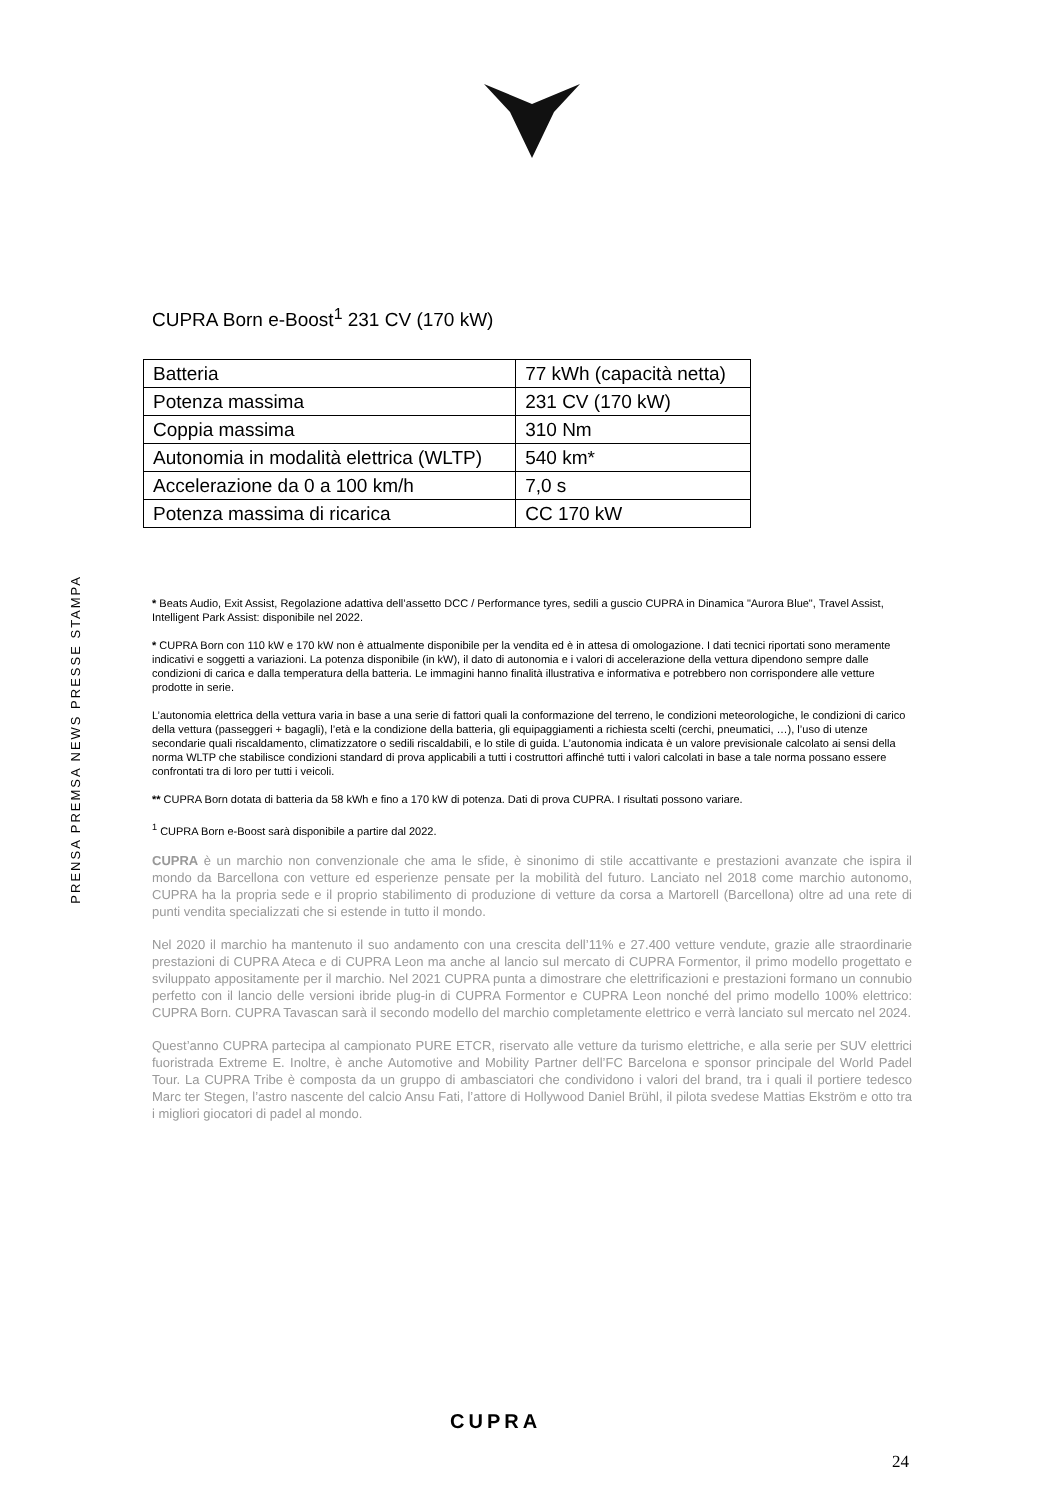PRENSA PREMSA NEWS PRESSE STAMPA
CUPRA Born e-Boost<sup>1</sup> 231 CV (170 kW)
| Batteria | 77 kWh (capacità netta) |
| Potenza massima | 231 CV (170 kW) |
| Coppia massima | 310 Nm |
| Autonomia in modalità elettrica (WLTP) | 540 km* |
| Accelerazione da 0 a 100 km/h | 7,0 s |
| Potenza massima di ricarica | CC 170 kW |
* Beats Audio, Exit Assist, Regolazione adattiva dell’assetto DCC / Performance tyres, sedili a guscio CUPRA in Dinamica "Aurora Blue", Travel Assist, Intelligent Park Assist: disponibile nel 2022.
* CUPRA Born con 110 kW e 170 kW non è attualmente disponibile per la vendita ed è in attesa di omologazione. I dati tecnici riportati sono meramente indicativi e soggetti a variazioni. La potenza disponibile (in kW), il dato di autonomia e i valori di accelerazione della vettura dipendono sempre dalle condizioni di carica e dalla temperatura della batteria. Le immagini hanno finalità illustrativa e informativa e potrebbero non corrispondere alle vetture prodotte in serie.
L’autonomia elettrica della vettura varia in base a una serie di fattori quali la conformazione del terreno, le condizioni meteorologiche, le condizioni di carico della vettura (passeggeri + bagagli), l’età e la condizione della batteria, gli equipaggiamenti a richiesta scelti (cerchi, pneumatici, …), l’uso di utenze secondarie quali riscaldamento, climatizzatore o sedili riscaldabili, e lo stile di guida. L’autonomia indicata è un valore previsionale calcolato ai sensi della norma WLTP che stabilisce condizioni standard di prova applicabili a tutti i costruttori affinché tutti i valori calcolati in base a tale norma possano essere confrontati tra di loro per tutti i veicoli.
** CUPRA Born dotata di batteria da 58 kWh e fino a 170 kW di potenza. Dati di prova CUPRA. I risultati possono variare.
<sup>1</sup> CUPRA Born e-Boost sarà disponibile a partire dal 2022.
CUPRA è un marchio non convenzionale che ama le sfide, è sinonimo di stile accattivante e prestazioni avanzate che ispira il mondo da Barcellona con vetture ed esperienze pensate per la mobilità del futuro. Lanciato nel 2018 come marchio autonomo, CUPRA ha la propria sede e il proprio stabilimento di produzione di vetture da corsa a Martorell (Barcellona) oltre ad una rete di punti vendita specializzati che si estende in tutto il mondo.
Nel 2020 il marchio ha mantenuto il suo andamento con una crescita dell’11% e 27.400 vetture vendute, grazie alle straordinarie prestazioni di CUPRA Ateca e di CUPRA Leon ma anche al lancio sul mercato di CUPRA Formentor, il primo modello progettato e sviluppato appositamente per il marchio. Nel 2021 CUPRA punta a dimostrare che elettrificazioni e prestazioni formano un connubio perfetto con il lancio delle versioni ibride plug-in di CUPRA Formentor e CUPRA Leon nonché del primo modello 100% elettrico: CUPRA Born. CUPRA Tavascan sarà il secondo modello del marchio completamente elettrico e verrà lanciato sul mercato nel 2024.
Quest’anno CUPRA partecipa al campionato PURE ETCR, riservato alle vetture da turismo elettriche, e alla serie per SUV elettrici fuoristrada Extreme E. Inoltre, è anche Automotive and Mobility Partner dell’FC Barcelona e sponsor principale del World Padel Tour. La CUPRA Tribe è composta da un gruppo di ambasciatori che condividono i valori del brand, tra i quali il portiere tedesco Marc ter Stegen, l’astro nascente del calcio Ansu Fati, l’attore di Hollywood Daniel Brühl, il pilota svedese Mattias Ekström e otto tra i migliori giocatori di padel al mondo.
CUPRA
24